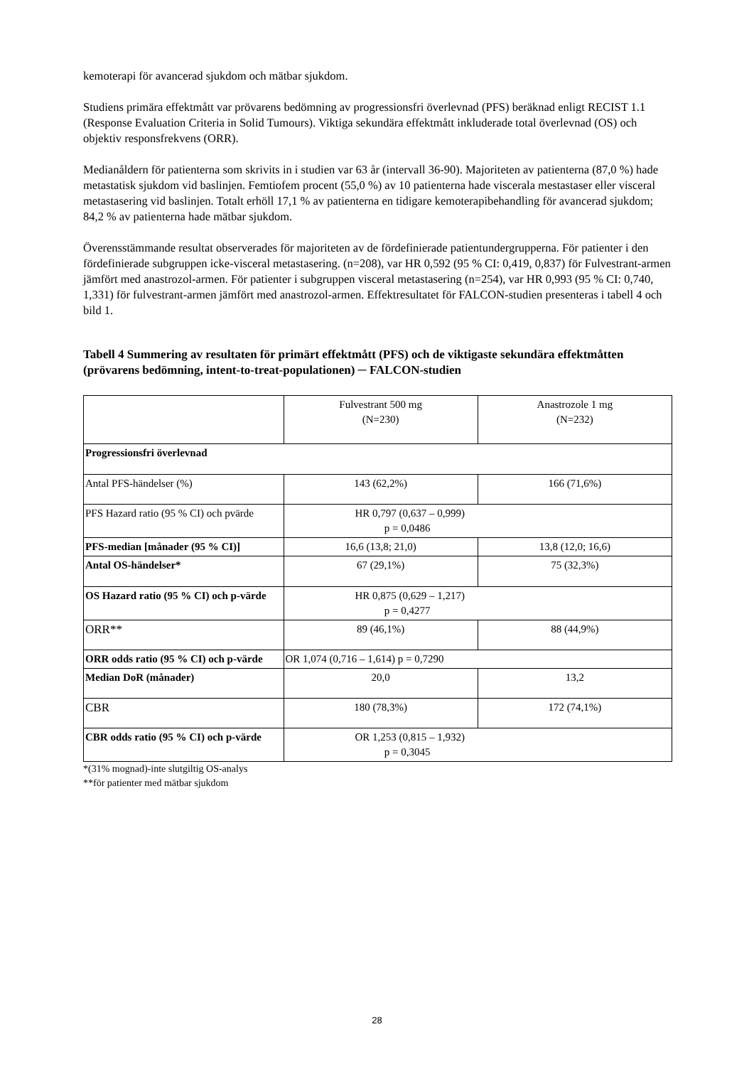kemoterapi för avancerad sjukdom och mätbar sjukdom.
Studiens primära effektmått var prövarens bedömning av progressionsfri överlevnad (PFS) beräknad enligt RECIST 1.1 (Response Evaluation Criteria in Solid Tumours). Viktiga sekundära effektmått inkluderade total överlevnad (OS) och objektiv responsfrekvens (ORR).
Medianåldern för patienterna som skrivits in i studien var 63 år (intervall 36-90). Majoriteten av patienterna (87,0 %) hade metastatisk sjukdom vid baslinjen. Femtiofem procent (55,0 %) av 10 patienterna hade viscerala mestastaser eller visceral metastasering vid baslinjen. Totalt erhöll 17,1 % av patienterna en tidigare kemoterapibehandling för avancerad sjukdom; 84,2 % av patienterna hade mätbar sjukdom.
Överensstämmande resultat observerades för majoriteten av de fördefinierade patientundergrupperna. För patienter i den fördefinierade subgruppen icke-visceral metastasering. (n=208), var HR 0,592 (95 % CI: 0,419, 0,837) för Fulvestrant-armen jämfört med anastrozol-armen. För patienter i subgruppen visceral metastasering (n=254), var HR 0,993 (95 % CI: 0,740, 1,331) för fulvestrant-armen jämfört med anastrozol-armen. Effektresultatet för FALCON-studien presenteras i tabell 4 och bild 1.
Tabell 4 Summering av resultaten för primärt effektmått (PFS) och de viktigaste sekundära effektmåtten (prövarens bedömning, intent-to-treat-populationen) ─ FALCON-studien
| | Fulvestrant 500 mg (N=230) | Anastrozole 1 mg (N=232) |
| Progressionsfri överlevnad | | |
| Antal PFS-händelser (%) | 143 (62,2%) | 166 (71,6%) |
| PFS Hazard ratio (95 % CI) och pvärde | HR 0,797 (0,637 – 0,999) p = 0,0486 | |
| PFS-median [månader (95 % CI)] | 16,6 (13,8; 21,0) | 13,8 (12,0; 16,6) |
| Antal OS-händelser* | 67 (29,1%) | 75 (32,3%) |
| OS Hazard ratio (95 % CI) och p-värde | HR 0,875 (0,629 – 1,217) p = 0,4277 | |
| ORR** | 89 (46,1%) | 88 (44,9%) |
| ORR odds ratio (95 % CI) och p-värde | OR 1,074 (0,716 – 1,614) p = 0,7290 | |
| Median DoR (månader) | 20,0 | 13,2 |
| CBR | 180 (78,3%) | 172 (74,1%) |
| CBR odds ratio (95 % CI) och p-värde | OR 1,253 (0,815 – 1,932) p = 0,3045 | |
*(31% mognad)-inte slutgiltig OS-analys
**för patienter med mätbar sjukdom
28